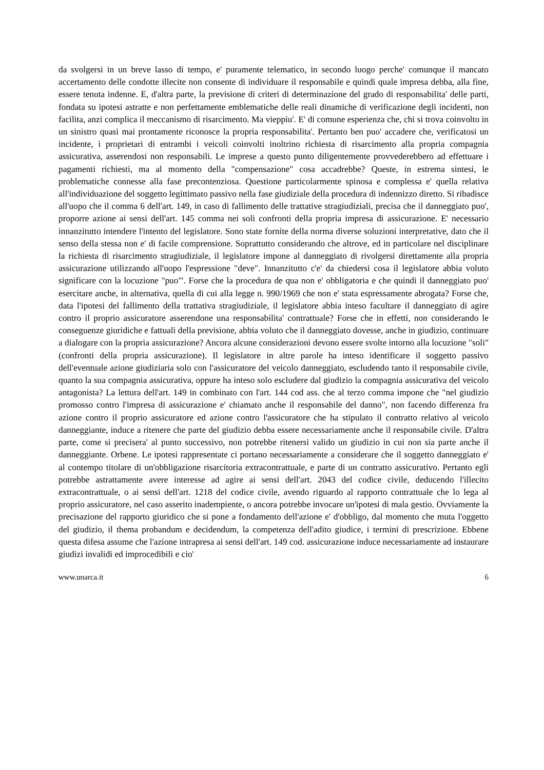da svolgersi in un breve lasso di tempo, e' puramente telematico, in secondo luogo perche' comunque il mancato accertamento delle condotte illecite non consente di individuare il responsabile e quindi quale impresa debba, alla fine, essere tenuta indenne. E, d'altra parte, la previsione di criteri di determinazione del grado di responsabilita' delle parti, fondata su ipotesi astratte e non perfettamente emblematiche delle reali dinamiche di verificazione degli incidenti, non facilita, anzi complica il meccanismo di risarcimento. Ma vieppiu'. E' di comune esperienza che, chi si trova coinvolto in un sinistro quasi mai prontamente riconosce la propria responsabilita'. Pertanto ben puo' accadere che, verificatosi un incidente, i proprietari di entrambi i veicoli coinvolti inoltrino richiesta di risarcimento alla propria compagnia assicurativa, asserendosi non responsabili. Le imprese a questo punto diligentemente provvederebbero ad effettuare i pagamenti richiesti, ma al momento della "compensazione" cosa accadrebbe? Queste, in estrema sintesi, le problematiche connesse alla fase precontenziosa. Questione particolarmente spinosa e complessa e' quella relativa all'individuazione del soggetto legittimato passivo nella fase giudiziale della procedura di indennizzo diretto. Si ribadisce all'uopo che il comma 6 dell'art. 149, in caso di fallimento delle trattative stragiudiziali, precisa che il danneggiato puo', proporre azione ai sensi dell'art. 145 comma nei soli confronti della propria impresa di assicurazione. E' necessario innanzitutto intendere l'intento del legislatore. Sono state fornite della norma diverse soluzioni interpretative, dato che il senso della stessa non e' di facile comprensione. Soprattutto considerando che altrove, ed in particolare nel disciplinare la richiesta di risarcimento stragiudiziale, il legislatore impone al danneggiato di rivolgersi direttamente alla propria assicurazione utilizzando all'uopo l'espressione "deve". Innanzitutto c'e' da chiedersi cosa il legislatore abbia voluto significare con la locuzione "puo'". Forse che la procedura de qua non e' obbligatoria e che quindi il danneggiato puo' esercitare anche, in alternativa, quella di cui alla legge n. 990/1969 che non e' stata espressamente abrogata? Forse che, data l'ipotesi del fallimento della trattativa stragiudiziale, il legislatore abbia inteso facultare il danneggiato di agire contro il proprio assicuratore asserendone una responsabilita' contrattuale? Forse che in effetti, non considerando le conseguenze giuridiche e fattuali della previsione, abbia voluto che il danneggiato dovesse, anche in giudizio, continuare a dialogare con la propria assicurazione? Ancora alcune considerazioni devono essere svolte intorno alla locuzione "soli" (confronti della propria assicurazione). Il legislatore in altre parole ha inteso identificare il soggetto passivo dell'eventuale azione giudiziaria solo con l'assicuratore del veicolo danneggiato, escludendo tanto il responsabile civile, quanto la sua compagnia assicurativa, oppure ha inteso solo escludere dal giudizio la compagnia assicurativa del veicolo antagonista? La lettura dell'art. 149 in combinato con l'art. 144 cod ass. che al terzo comma impone che "nel giudizio promosso contro l'impresa di assicurazione e' chiamato anche il responsabile del danno", non facendo differenza fra azione contro il proprio assicuratore ed azione contro l'assicuratore che ha stipulato il contratto relativo al veicolo danneggiante, induce a ritenere che parte del giudizio debba essere necessariamente anche il responsabile civile. D'altra parte, come si precisera' al punto successivo, non potrebbe ritenersi valido un giudizio in cui non sia parte anche il danneggiante. Orbene. Le ipotesi rappresentate ci portano necessariamente a considerare che il soggetto danneggiato e' al contempo titolare di un'obbligazione risarcitoria extracontrattuale, e parte di un contratto assicurativo. Pertanto egli potrebbe astrattamente avere interesse ad agire ai sensi dell'art. 2043 del codice civile, deducendo l'illecito extracontrattuale, o ai sensi dell'art. 1218 del codice civile, avendo riguardo al rapporto contrattuale che lo lega al proprio assicuratore, nel caso asserito inadempiente, o ancora potrebbe invocare un'ipotesi di mala gestio. Ovviamente la precisazione del rapporto giuridico che si pone a fondamento dell'azione e' d'obbligo, dal momento che muta l'oggetto del giudizio, il thema probandum e decidendum, la competenza dell'adito giudice, i termini di prescrizione. Ebbene questa difesa assume che l'azione intrapresa ai sensi dell'art. 149 cod. assicurazione induce necessariamente ad instaurare giudizi invalidi ed improcedibili e cio'
www.unarca.it 6